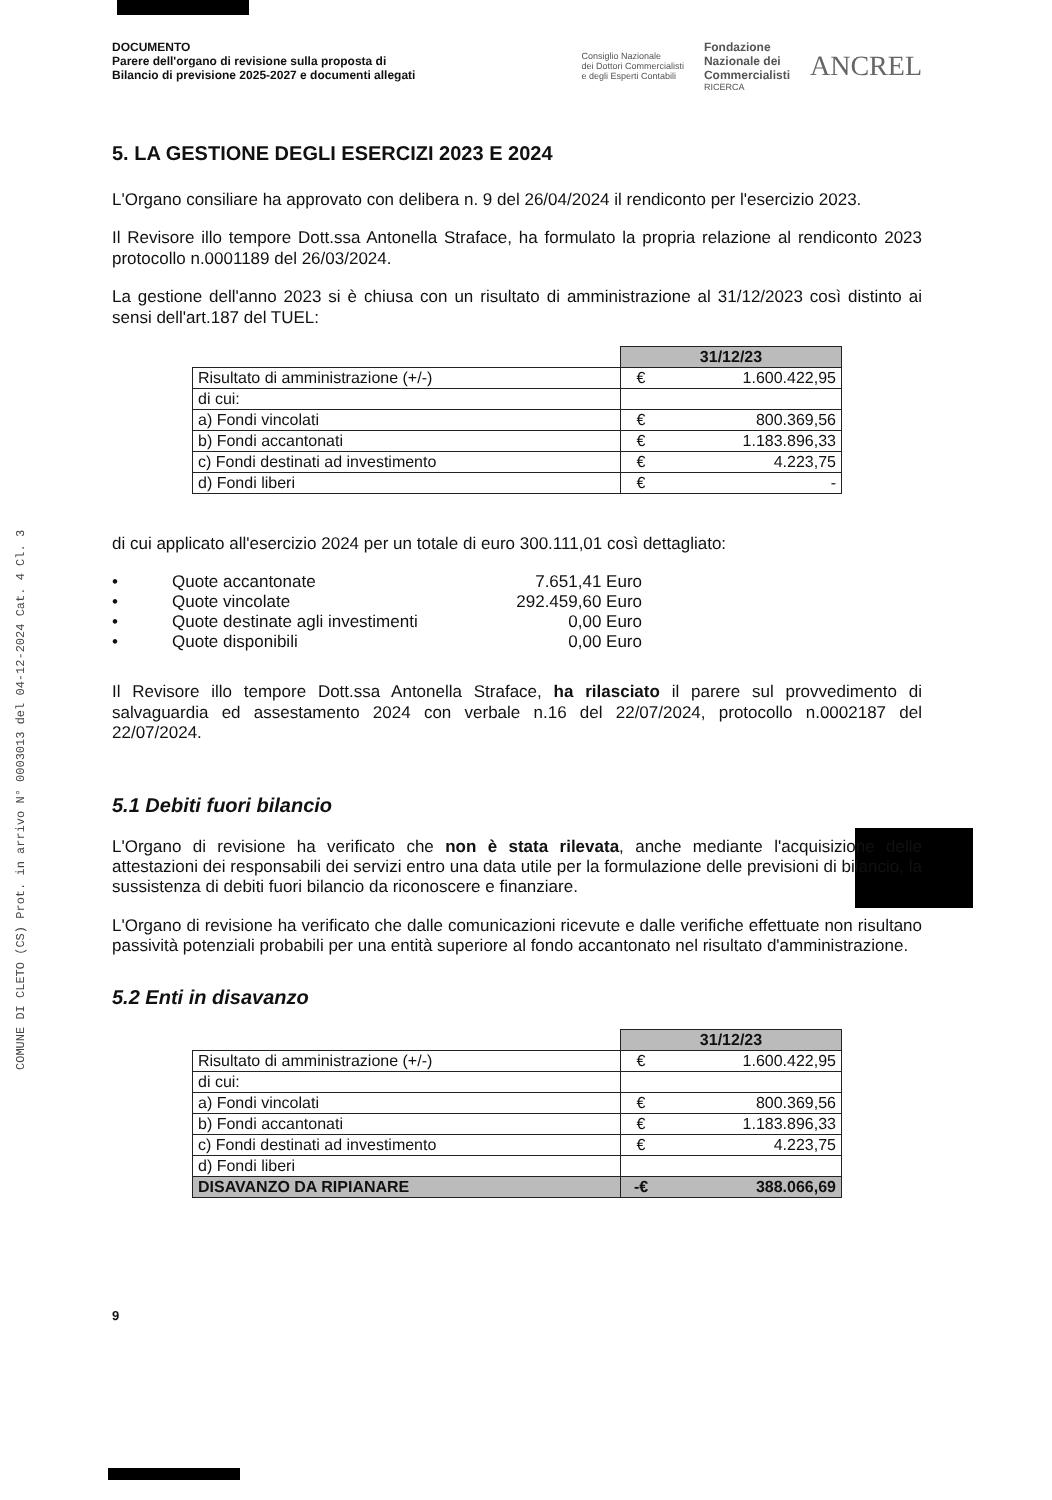COMUNE DI CLETO (CS) Prot. in arrivo N° 0003013 del 04-12-2024 Cat. 4 Cl. 3
DOCUMENTO
Parere dell'organo di revisione sulla proposta di
Bilancio di previsione 2025-2027 e documenti allegati
Consiglio Nazionale
dei Dottori Commercialisti
e degli Esperti Contabili Fondazione
Nazionale dei
Commercialisti
RICERCA ANCREL
5. LA GESTIONE DEGLI ESERCIZI 2023 E 2024
L'Organo consiliare ha approvato con delibera n. 9 del 26/04/2024 il rendiconto per l'esercizio 2023.
Il Revisore illo tempore Dott.ssa Antonella Straface, ha formulato la propria relazione al rendiconto 2023 protocollo n.0001189 del 26/03/2024.
La gestione dell'anno 2023 si è chiusa con un risultato di amministrazione al 31/12/2023 così distinto ai sensi dell'art.187 del TUEL:
| | 31/12/23 | |
| Risultato di amministrazione (+/-) | € | 1.600.422,95 |
| di cui: | | |
| a) Fondi vincolati | € | 800.369,56 |
| b) Fondi accantonati | € | 1.183.896,33 |
| c) Fondi destinati ad investimento | € | 4.223,75 |
| d) Fondi liberi | € | - |
di cui applicato all'esercizio 2024 per un totale di euro 300.111,01 così dettagliato:
• Quote accantonate 7.651,41 Euro
• Quote vincolate 292.459,60 Euro
• Quote destinate agli investimenti 0,00 Euro
• Quote disponibili 0,00 Euro
Il Revisore illo tempore Dott.ssa Antonella Straface, ha rilasciato il parere sul provvedimento di salvaguardia ed assestamento 2024 con verbale n.16 del 22/07/2024, protocollo n.0002187 del 22/07/2024.
5.1 Debiti fuori bilancio
L'Organo di revisione ha verificato che non è stata rilevata, anche mediante l'acquisizione delle attestazioni dei responsabili dei servizi entro una data utile per la formulazione delle previsioni di bilancio, la sussistenza di debiti fuori bilancio da riconoscere e finanziare.
L'Organo di revisione ha verificato che dalle comunicazioni ricevute e dalle verifiche effettuate non risultano passività potenziali probabili per una entità superiore al fondo accantonato nel risultato d'amministrazione.
5.2 Enti in disavanzo
| | 31/12/23 | |
| Risultato di amministrazione (+/-) | € | 1.600.422,95 |
| di cui: | | |
| a) Fondi vincolati | € | 800.369,56 |
| b) Fondi accantonati | € | 1.183.896,33 |
| c) Fondi destinati ad investimento | € | 4.223,75 |
| d) Fondi liberi | | |
| DISAVANZO DA RIPIANARE | -€ | 388.066,69 |
9